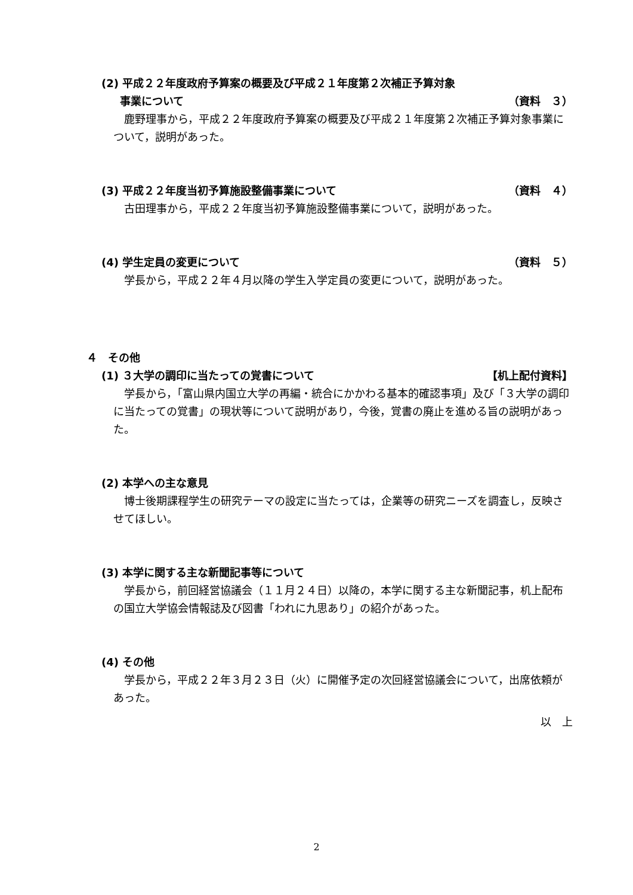(2) 平成２２年度政府予算案の概要及び平成２１年度第２次補正予算対象
事業について （資料　３）
鹿野理事から，平成２２年度政府予算案の概要及び平成２１年度第２次補正予算対象事業について，説明があった。
(3) 平成２２年度当初予算施設整備事業について （資料　４）
古田理事から，平成２２年度当初予算施設整備事業について，説明があった。
(4) 学生定員の変更について （資料　５）
学長から，平成２２年４月以降の学生入学定員の変更について，説明があった。
４　その他
(1) ３大学の調印に当たっての覚書について 【机上配付資料】
学長から，「富山県内国立大学の再編・統合にかかわる基本的確認事項」及び「３大学の調印に当たっての覚書」の現状等について説明があり，今後，覚書の廃止を進める旨の説明があった。
(2) 本学への主な意見
博士後期課程学生の研究テーマの設定に当たっては，企業等の研究ニーズを調査し，反映させてほしい。
(3) 本学に関する主な新聞記事等について
学長から，前回経営協議会（１１月２４日）以降の，本学に関する主な新聞記事，机上配布の国立大学協会情報誌及び図書「われに九思あり」の紹介があった。
(4) その他
学長から，平成２２年３月２３日（火）に開催予定の次回経営協議会について，出席依頼があった。
以　上
2